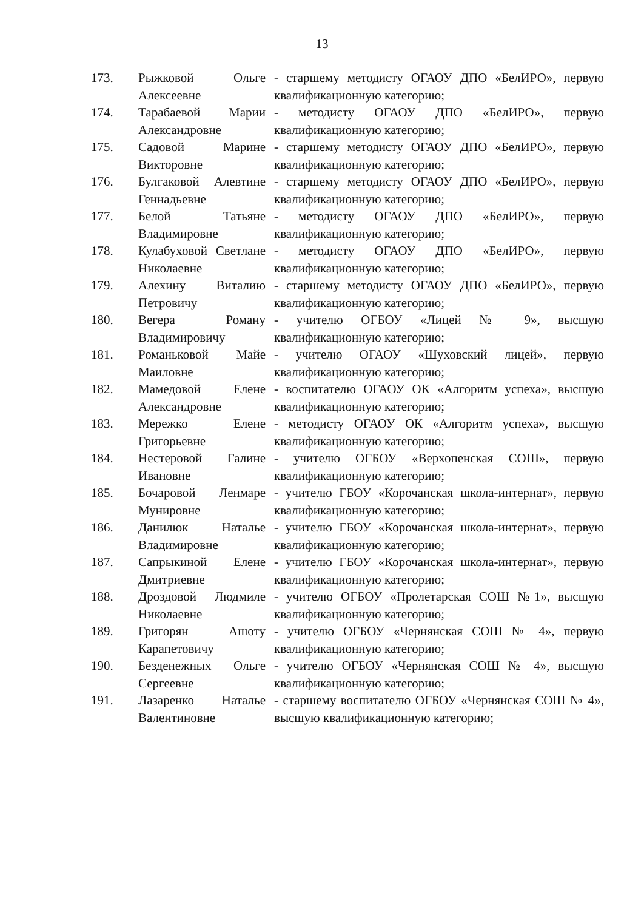13
| 173. | Рыжковой Ольге Алексеевне | - старшему методисту ОГАОУ ДПО «БелИРО», первую квалификационную категорию; |
| 174. | Тарабаевой Марии Александровне | - методисту ОГАОУ ДПО «БелИРО», первую квалификационную категорию; |
| 175. | Садовой Марине Викторовне | - старшему методисту ОГАОУ ДПО «БелИРО», первую квалификационную категорию; |
| 176. | Булгаковой Алевтине Геннадьевне | - старшему методисту ОГАОУ ДПО «БелИРО», первую квалификационную категорию; |
| 177. | Белой Татьяне Владимировне | - методисту ОГАОУ ДПО «БелИРО», первую квалификационную категорию; |
| 178. | Кулабуховой Светлане Николаевне | - методисту ОГАОУ ДПО «БелИРО», первую квалификационную категорию; |
| 179. | Алехину Виталию Петровичу | - старшему методисту ОГАОУ ДПО «БелИРО», первую квалификационную категорию; |
| 180. | Вегера Роману Владимировичу | - учителю ОГБОУ «Лицей № 9», высшую квалификационную категорию; |
| 181. | Романьковой Майе Маиловне | - учителю ОГАОУ «Шуховский лицей», первую квалификационную категорию; |
| 182. | Мамедовой Елене Александровне | - воспитателю ОГАОУ ОК «Алгоритм успеха», высшую квалификационную категорию; |
| 183. | Мережко Елене Григорьевне | - методисту ОГАОУ ОК «Алгоритм успеха», высшую квалификационную категорию; |
| 184. | Нестеровой Галине Ивановне | - учителю ОГБОУ «Верхопенская СОШ», первую квалификационную категорию; |
| 185. | Бочаровой Ленмаре Мунировне | - учителю ГБОУ «Корочанская школа-интернат», первую квалификационную категорию; |
| 186. | Данилюк Наталье Владимировне | - учителю ГБОУ «Корочанская школа-интернат», первую квалификационную категорию; |
| 187. | Сапрыкиной Елене Дмитриевне | - учителю ГБОУ «Корочанская школа-интернат», первую квалификационную категорию; |
| 188. | Дроздовой Людмиле Николаевне | - учителю ОГБОУ «Пролетарская СОШ №1», высшую квалификационную категорию; |
| 189. | Григорян Ашоту Карапетовичу | - учителю ОГБОУ «Чернянская СОШ № 4», первую квалификационную категорию; |
| 190. | Безденежных Ольге Сергеевне | - учителю ОГБОУ «Чернянская СОШ № 4», высшую квалификационную категорию; |
| 191. | Лазаренко Наталье Валентиновне | - старшему воспитателю ОГБОУ «Чернянская СОШ № 4», высшую квалификационную категорию; |